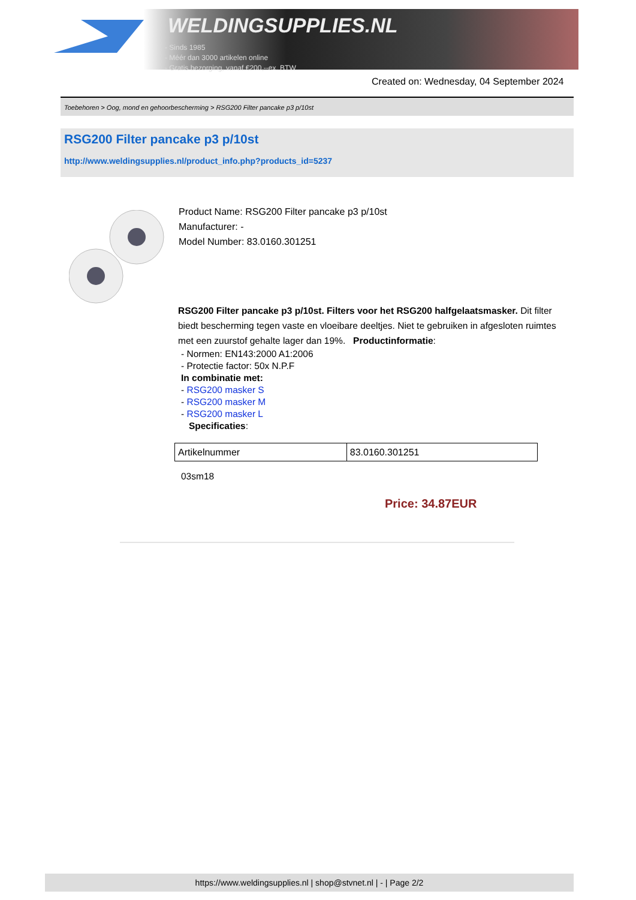WELDINGSUPPLIES.NL
- Sinds 1985
- Méér dan 3000 artikelen online
- Gratis bezorging, vanaf €200,--ex. BTW
Created on: Wednesday, 04 September 2024
Toebehoren > Oog, mond en gehoorbescherming > RSG200 Filter pancake p3 p/10st
RSG200 Filter pancake p3 p/10st
http://www.weldingsupplies.nl/product_info.php?products_id=5237
Product Name: RSG200 Filter pancake p3 p/10st
Manufacturer: -
Model Number: 83.0160.301251
RSG200 Filter pancake p3 p/10st. Filters voor het RSG200 halfgelaatsmasker. Dit filter biedt bescherming tegen vaste en vloeibare deeltjes. Niet te gebruiken in afgesloten ruimtes met een zuurstof gehalte lager dan 19%. Productinformatie:
- Normen: EN143:2000 A1:2006
- Protectie factor: 50x N.P.F
In combinatie met:
- RSG200 masker S
- RSG200 masker M
- RSG200 masker L
Specificaties:
| Artikelnummer | 83.0160.301251 |
03sm18
Price: 34.87EUR
https://www.weldingsupplies.nl | shop@stvnet.nl | - | Page 2/2